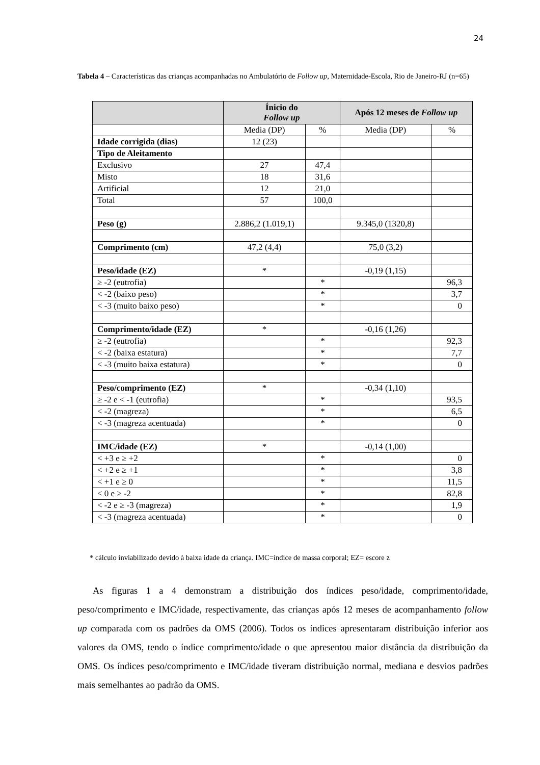24
Tabela 4 – Características das crianças acompanhadas no Ambulatório de Follow up, Maternidade-Escola, Rio de Janeiro-RJ (n=65)
| | Ínicio do Follow up | | Após 12 meses de Follow up | |
| --- | --- | --- | --- | --- |
| | Media (DP) | % | Media (DP) | % |
| Idade corrigida (dias) | 12 (23) | | | |
| Tipo de Aleitamento | | | | |
| Exclusivo | 27 | 47,4 | | |
| Misto | 18 | 31,6 | | |
| Artificial | 12 | 21,0 | | |
| Total | 57 | 100,0 | | |
| Peso (g) | 2.886,2 (1.019,1) | | 9.345,0 (1320,8) | |
| Comprimento (cm) | 47,2 (4,4) | | 75,0 (3,2) | |
| Peso/idade (EZ) | * | | -0,19 (1,15) | |
| ≥ -2 (eutrofia) | | * | | 96,3 |
| < -2 (baixo peso) | | * | | 3,7 |
| < -3 (muito baixo peso) | | * | | 0 |
| Comprimento/idade (EZ) | * | | -0,16 (1,26) | |
| ≥ -2 (eutrofia) | | * | | 92,3 |
| < -2 (baixa estatura) | | * | | 7,7 |
| < -3 (muito baixa estatura) | | * | | 0 |
| Peso/comprimento (EZ) | * | | -0,34 (1,10) | |
| ≥ -2 e < -1 (eutrofia) | | * | | 93,5 |
| < -2 (magreza) | | * | | 6,5 |
| < -3 (magreza acentuada) | | * | | 0 |
| IMC/idade (EZ) | * | | -0,14 (1,00) | |
| < +3 e ≥ +2 | | * | | 0 |
| < +2 e ≥ +1 | | * | | 3,8 |
| < +1 e ≥ 0 | | * | | 11,5 |
| < 0 e ≥ -2 | | * | | 82,8 |
| < -2 e ≥ -3 (magreza) | | * | | 1,9 |
| < -3 (magreza acentuada) | | * | | 0 |
* cálculo inviabilizado devido à baixa idade da criança. IMC=índice de massa corporal; EZ= escore z
As figuras 1 a 4 demonstram a distribuição dos índices peso/idade, comprimento/idade, peso/comprimento e IMC/idade, respectivamente, das crianças após 12 meses de acompanhamento follow up comparada com os padrões da OMS (2006). Todos os índices apresentaram distribuição inferior aos valores da OMS, tendo o índice comprimento/idade o que apresentou maior distância da distribuição da OMS. Os índices peso/comprimento e IMC/idade tiveram distribuição normal, mediana e desvios padrões mais semelhantes ao padrão da OMS.